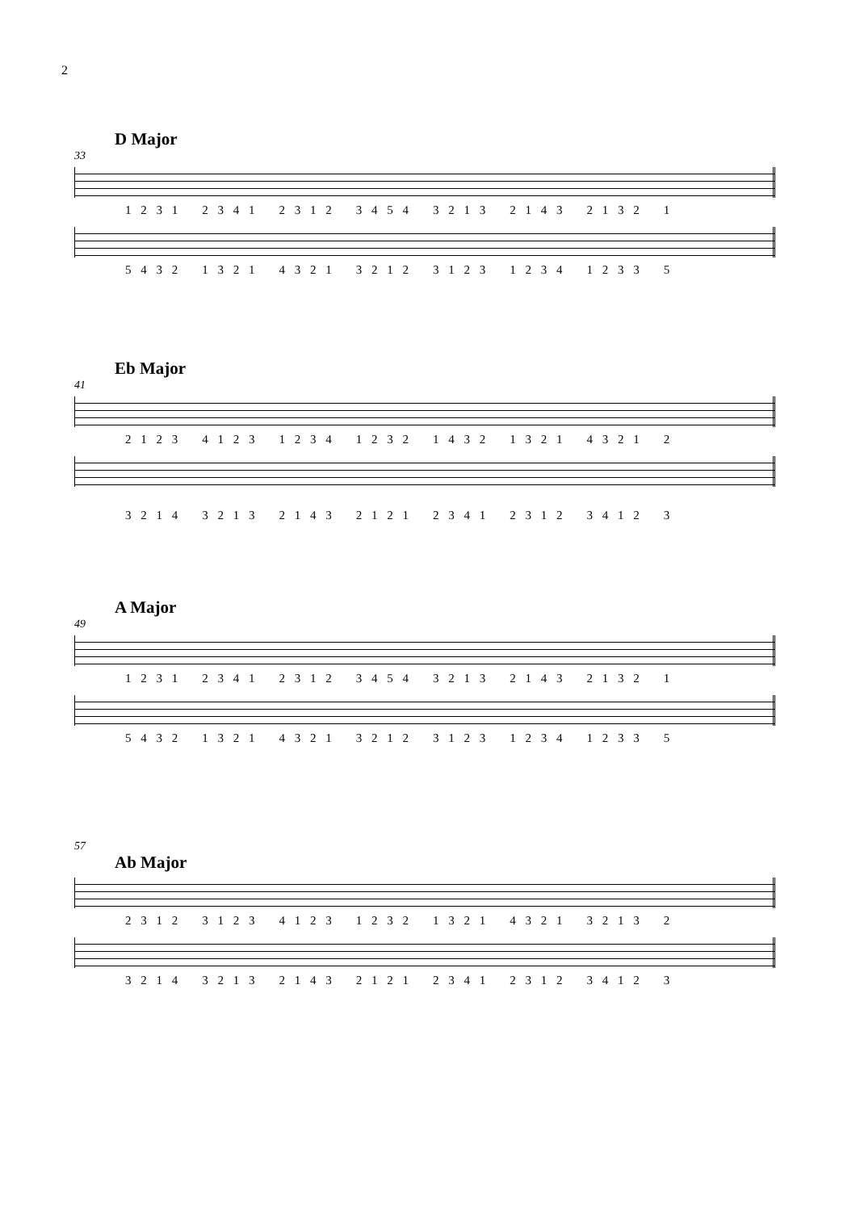2
D Major
33
1 2 3 1 2 3 4 1 2 3 1 2 3 4 5 4 3 2 1 3 2 1 4 3 2 1 3 2 1
5 4 3 2 1 3 2 1 4 3 2 1 3 2 1 2 3 1 2 3 1 2 3 4 1 2 3 3 5
Eb Major
41
2 1 2 3 4 1 2 3 1 2 3 4 1 2 3 2 1 4 3 2 1 3 2 1 4 3 2 1 2
3 2 1 4 3 2 1 3 2 1 4 3 2 1 2 1 2 3 4 1 2 3 1 2 3 4 1 2 3
A Major
49
1 2 3 1 2 3 4 1 2 3 1 2 3 4 5 4 3 2 1 3 2 1 4 3 2 1 3 2 1
5 4 3 2 1 3 2 1 4 3 2 1 3 2 1 2 3 1 2 3 1 2 3 4 1 2 3 3 5
57
Ab Major
2 3 1 2 3 1 2 3 4 1 2 3 1 2 3 2 1 3 2 1 4 3 2 1 3 2 1 3 2
3 2 1 4 3 2 1 3 2 1 4 3 2 1 2 1 2 3 4 1 2 3 1 2 3 4 1 2 3